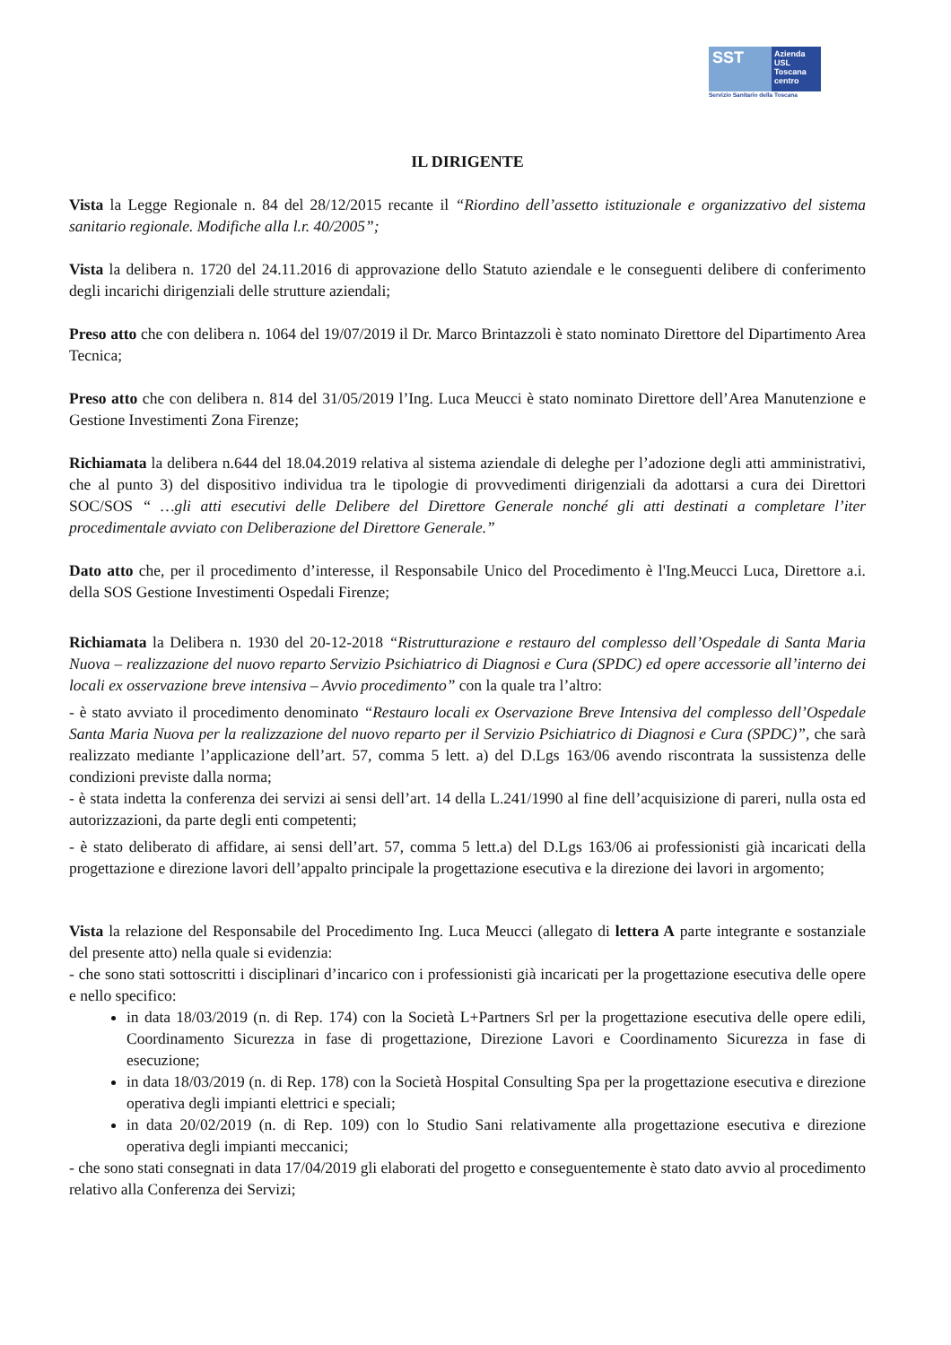SST
Azienda
USL
Toscana
centro
Servizio Sanitario della Toscana
IL DIRIGENTE
Vista la Legge Regionale n. 84 del 28/12/2015 recante il “Riordino dell’assetto istituzionale e organizzativo del sistema sanitario regionale. Modifiche alla l.r. 40/2005”;
Vista la delibera n. 1720 del 24.11.2016 di approvazione dello Statuto aziendale e le conseguenti delibere di conferimento degli incarichi dirigenziali delle strutture aziendali;
Preso atto che con delibera n. 1064 del 19/07/2019 il Dr. Marco Brintazzoli è stato nominato Direttore del Dipartimento Area Tecnica;
Preso atto che con delibera n. 814 del 31/05/2019 l’Ing. Luca Meucci è stato nominato Direttore dell’Area Manutenzione e Gestione Investimenti Zona Firenze;
Richiamata la delibera n.644 del 18.04.2019 relativa al sistema aziendale di deleghe per l’adozione degli atti amministrativi, che al punto 3) del dispositivo individua tra le tipologie di provvedimenti dirigenziali da adottarsi a cura dei Direttori SOC/SOS “ …gli atti esecutivi delle Delibere del Direttore Generale nonché gli atti destinati a completare l’iter procedimentale avviato con Deliberazione del Direttore Generale.”
Dato atto che, per il procedimento d’interesse, il Responsabile Unico del Procedimento è l'Ing.Meucci Luca, Direttore a.i. della SOS Gestione Investimenti Ospedali Firenze;
Richiamata la Delibera n. 1930 del 20-12-2018 “Ristrutturazione e restauro del complesso dell’Ospedale di Santa Maria Nuova – realizzazione del nuovo reparto Servizio Psichiatrico di Diagnosi e Cura (SPDC) ed opere accessorie all’interno dei locali ex osservazione breve intensiva – Avvio procedimento” con la quale tra l’altro:
- è stato avviato il procedimento denominato “Restauro locali ex Oservazione Breve Intensiva del complesso dell’Ospedale Santa Maria Nuova per la realizzazione del nuovo reparto per il Servizio Psichiatrico di Diagnosi e Cura (SPDC)”, che sarà realizzato mediante l’applicazione dell’art. 57, comma 5 lett. a) del D.Lgs 163/06 avendo riscontrata la sussistenza delle condizioni previste dalla norma;
- è stata indetta la conferenza dei servizi ai sensi dell’art. 14 della L.241/1990 al fine dell’acquisizione di pareri, nulla osta ed autorizzazioni, da parte degli enti competenti;
- è stato deliberato di affidare, ai sensi dell’art. 57, comma 5 lett.a) del D.Lgs 163/06 ai professionisti già incaricati della progettazione e direzione lavori dell’appalto principale la progettazione esecutiva e la direzione dei lavori in argomento;
Vista la relazione del Responsabile del Procedimento Ing. Luca Meucci (allegato di lettera A parte integrante e sostanziale del presente atto) nella quale si evidenzia:
- che sono stati sottoscritti i disciplinari d’incarico con i professionisti già incaricati per la progettazione esecutiva delle opere e nello specifico:
in data 18/03/2019 (n. di Rep. 174) con la Società L+Partners Srl per la progettazione esecutiva delle opere edili, Coordinamento Sicurezza in fase di progettazione, Direzione Lavori e Coordinamento Sicurezza in fase di esecuzione;
in data 18/03/2019 (n. di Rep. 178) con la Società Hospital Consulting Spa per la progettazione esecutiva e direzione operativa degli impianti elettrici e speciali;
in data 20/02/2019 (n. di Rep. 109) con lo Studio Sani relativamente alla progettazione esecutiva e direzione operativa degli impianti meccanici;
- che sono stati consegnati in data 17/04/2019 gli elaborati del progetto e conseguentemente è stato dato avvio al procedimento relativo alla Conferenza dei Servizi;